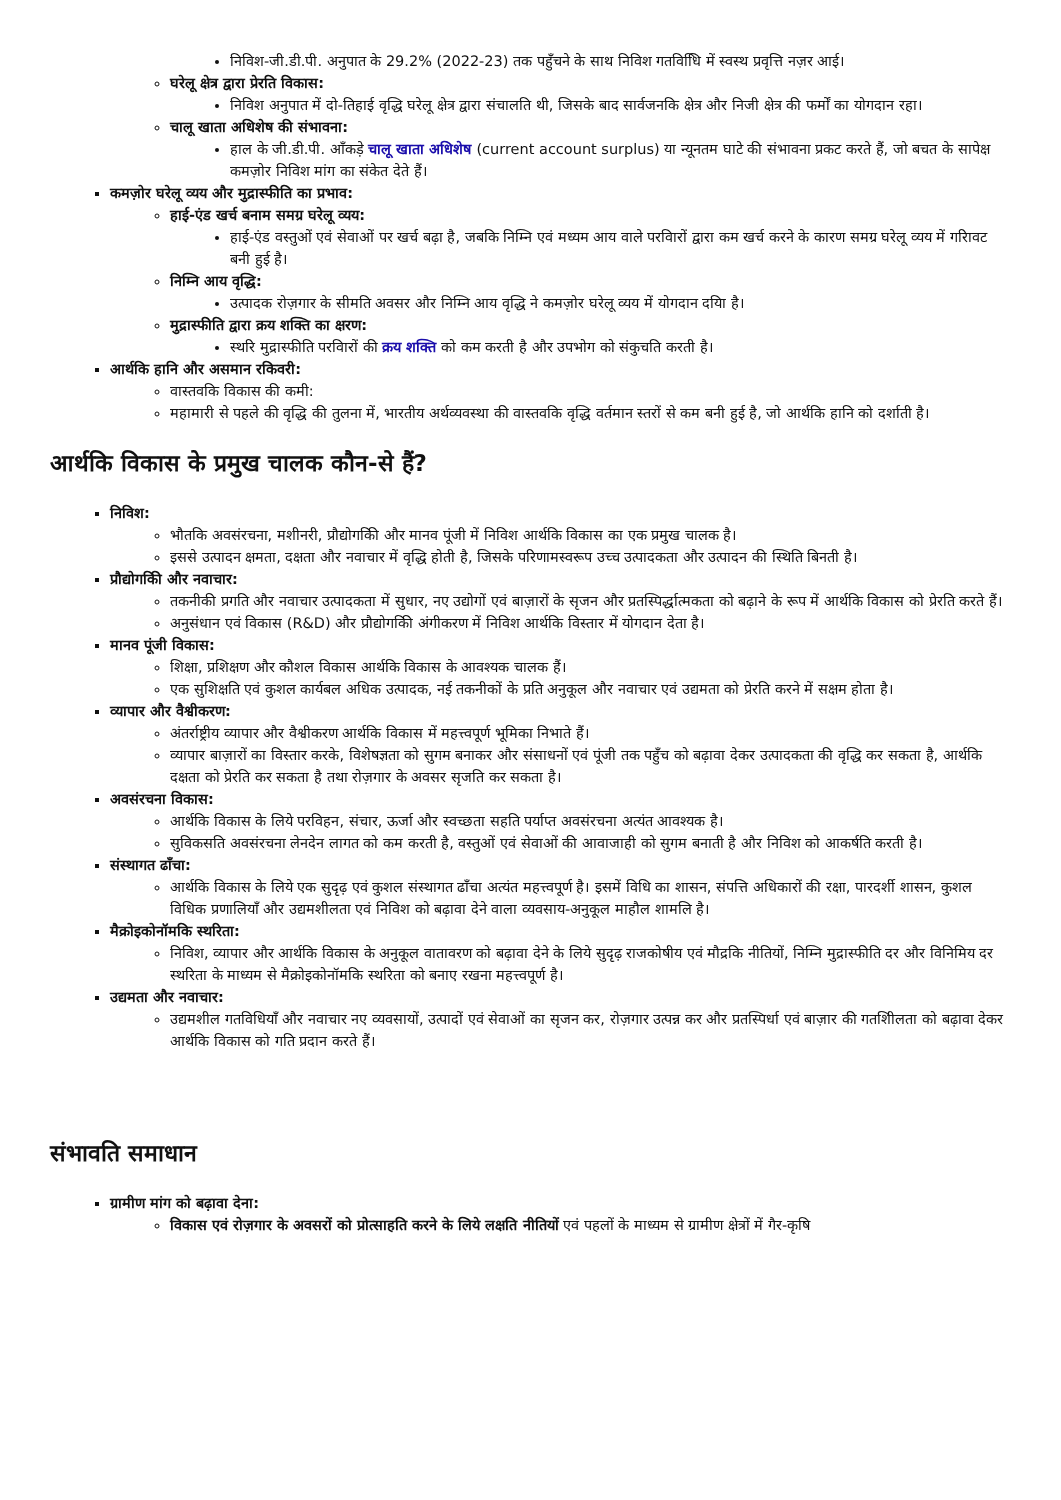निविश-जी.डी.पी. अनुपात के 29.2% (2022-23) तक पहुँचने के साथ निविश गतविधिि में स्वस्थ प्रवृत्ति नज़र आई।
घरेलू क्षेत्र द्वारा प्रेरति विकास:
निविश अनुपात में दो-तिहाई वृद्धि घरेलू क्षेत्र द्वारा संचालति थी, जिसके बाद सार्वजनकि क्षेत्र और निजी क्षेत्र की फर्मों का योगदान रहा।
चालू खाता अधिशेष की संभावना:
हाल के जी.डी.पी. आँकड़े चालू खाता अधिशेष (current account surplus) या न्यूनतम घाटे की संभावना प्रकट करते हैं, जो बचत के सापेक्ष कमज़ोर निविश मांग का संकेत देते हैं।
कमज़ोर घरेलू व्यय और मुद्रास्फीति का प्रभाव:
हाई-एंड खर्च बनाम समग्र घरेलू व्यय:
हाई-एंड वस्तुओं एवं सेवाओं पर खर्च बढ़ा है, जबकि निम्नि एवं मध्यम आय वाले परविारों द्वारा कम खर्च करने के कारण समग्र घरेलू व्यय में गरिावट बनी हुई है।
निम्नि आय वृद्धि:
उत्पादक रोज़गार के सीमति अवसर और निम्नि आय वृद्धि ने कमज़ोर घरेलू व्यय में योगदान दयिा है।
मुद्रास्फीति द्वारा क्रय शक्ति का क्षरण:
स्थरि मुद्रास्फीति परविारों की क्रय शक्ति को कम करती है और उपभोग को संकुचति करती है।
आर्थकि हानि और असमान रकिवरी:
वास्तवकि विकास की कमी:
महामारी से पहले की वृद्धि की तुलना में, भारतीय अर्थव्यवस्था की वास्तवकि वृद्धि वर्तमान स्तरों से कम बनी हुई है, जो आर्थकि हानि को दर्शाती है।
आर्थकि विकास के प्रमुख चालक कौन-से हैं?
निविश:
भौतकि अवसंरचना, मशीनरी, प्रौद्योगकिी और मानव पूंजी में निविश आर्थकि विकास का एक प्रमुख चालक है।
इससे उत्पादन क्षमता, दक्षता और नवाचार में वृद्धि होती है, जिसके परिणामस्वरूप उच्च उत्पादकता और उत्पादन की स्थिति बिनती है।
प्रौद्योगकिी और नवाचार:
तकनीकी प्रगति और नवाचार उत्पादकता में सुधार, नए उद्योगों एवं बाज़ारों के सृजन और प्रतस्पिर्द्धात्मकता को बढ़ाने के रूप में आर्थकि विकास को प्रेरति करते हैं।
अनुसंधान एवं विकास (R&D) और प्रौद्योगकिी अंगीकरण में निविश आर्थकि विस्तार में योगदान देता है।
मानव पूंजी विकास:
शिक्षा, प्रशिक्षण और कौशल विकास आर्थकि विकास के आवश्यक चालक हैं।
एक सुशिक्षति एवं कुशल कार्यबल अधिक उत्पादक, नई तकनीकों के प्रति अनुकूल और नवाचार एवं उद्यमता को प्रेरति करने में सक्षम होता है।
व्यापार और वैश्वीकरण:
अंतर्राष्ट्रीय व्यापार और वैश्वीकरण आर्थकि विकास में महत्त्वपूर्ण भूमिका निभाते हैं।
व्यापार बाज़ारों का विस्तार करके, विशेषज्ञता को सुगम बनाकर और संसाधनों एवं पूंजी तक पहुँच को बढ़ावा देकर उत्पादकता की वृद्धि कर सकता है, आर्थकि दक्षता को प्रेरति कर सकता है तथा रोज़गार के अवसर सृजति कर सकता है।
अवसंरचना विकास:
आर्थकि विकास के लिये परविहन, संचार, ऊर्जा और स्वच्छता सहति पर्याप्त अवसंरचना अत्यंत आवश्यक है।
सुविकसति अवसंरचना लेनदेन लागत को कम करती है, वस्तुओं एवं सेवाओं की आवाजाही को सुगम बनाती है और निविश को आकर्षति करती है।
संस्थागत ढाँचा:
आर्थकि विकास के लिये एक सुदृढ़ एवं कुशल संस्थागत ढाँचा अत्यंत महत्त्वपूर्ण है। इसमें विधि का शासन, संपत्ति अधिकारों की रक्षा, पारदर्शी शासन, कुशल विधिक प्रणालियाँ और उद्यमशीलता एवं निविश को बढ़ावा देने वाला व्यवसाय-अनुकूल माहौल शामलि है।
मैक्रोइकोनॉमकि स्थरिता:
निविश, व्यापार और आर्थकि विकास के अनुकूल वातावरण को बढ़ावा देने के लिये सुदृढ़ राजकोषीय एवं मौद्रकि नीतियों, निम्नि मुद्रास्फीति दर और विनिमिय दर स्थरिता के माध्यम से मैक्रोइकोनॉमकि स्थरिता को बनाए रखना महत्त्वपूर्ण है।
उद्यमता और नवाचार:
उद्यमशील गतविधियाँ और नवाचार नए व्यवसायों, उत्पादों एवं सेवाओं का सृजन कर, रोज़गार उत्पन्न कर और प्रतस्पिर्धा एवं बाज़ार की गतशिीलता को बढ़ावा देकर आर्थकि विकास को गति प्रदान करते हैं।
संभावति समाधान
ग्रामीण मांग को बढ़ावा देना:
विकास एवं रोज़गार के अवसरों को प्रोत्साहति करने के लिये लक्षति नीतियों एवं पहलों के माध्यम से ग्रामीण क्षेत्रों में गैर-कृषि